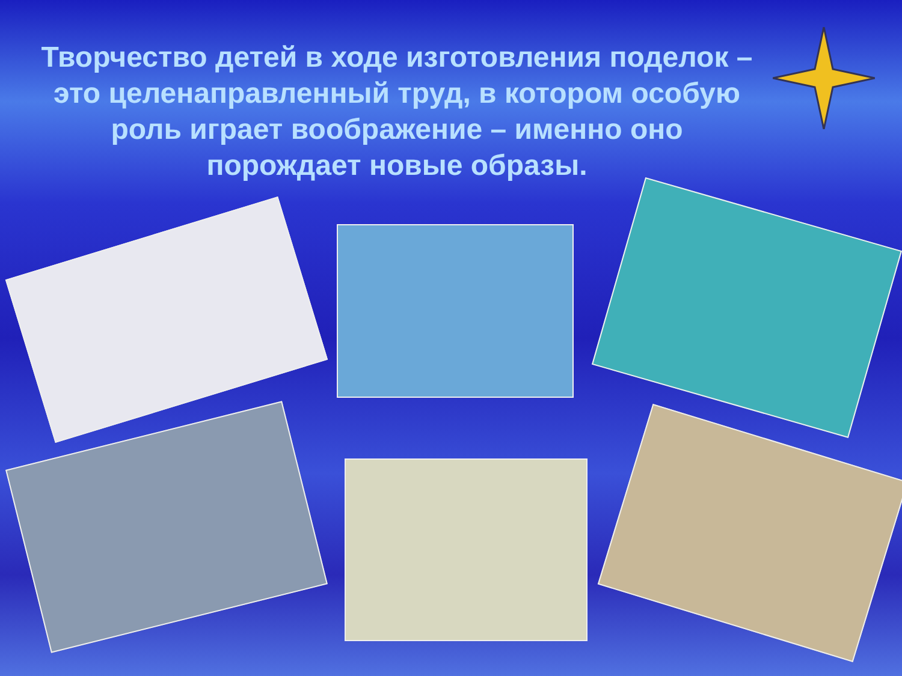Творчество детей в ходе изготовления поделок – это целенаправленный труд, в котором особую роль играет воображение – именно оно порождает новые образы.